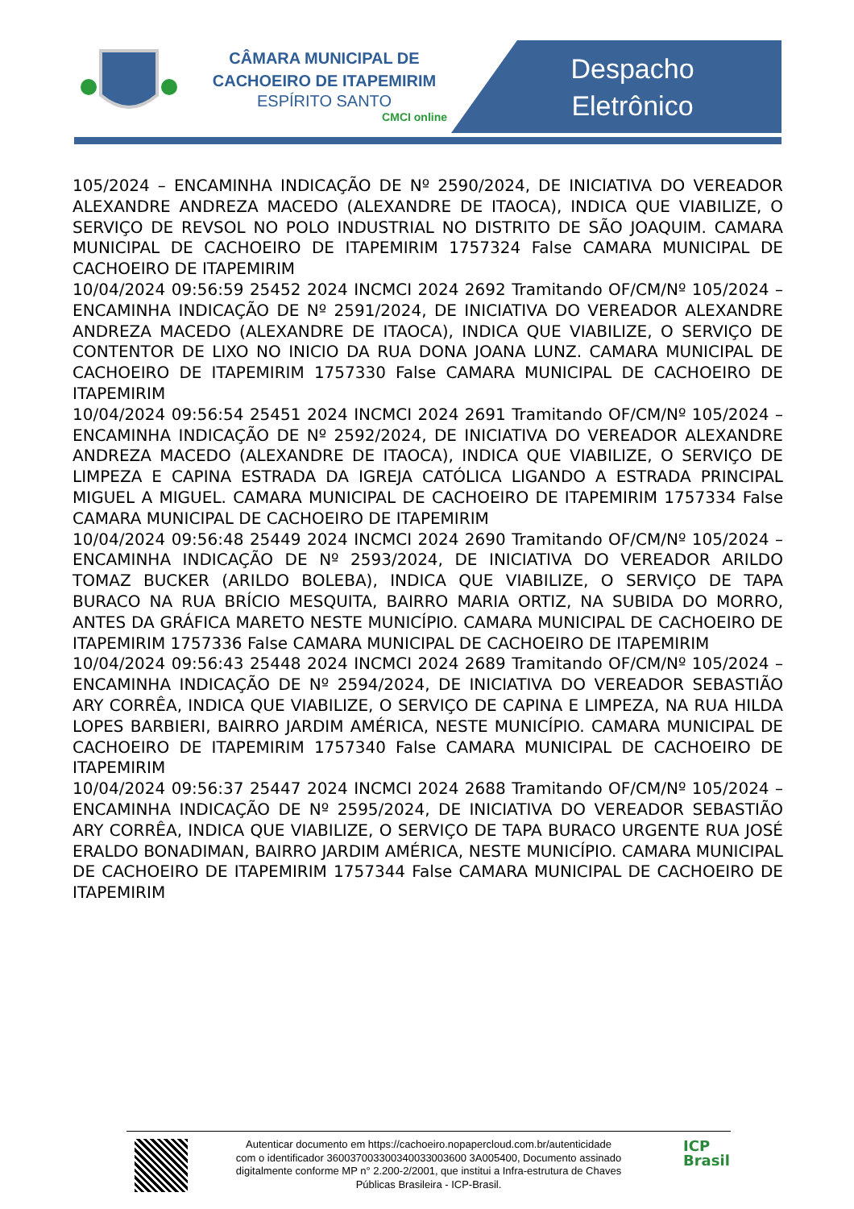CÂMARA MUNICIPAL DE CACHOEIRO DE ITAPEMIRIM
ESPÍRITO SANTO
CMCI online
Despacho Eletrônico
105/2024 – ENCAMINHA INDICAÇÃO DE Nº 2590/2024, DE INICIATIVA DO VEREADOR ALEXANDRE ANDREZA MACEDO (ALEXANDRE DE ITAOCA), INDICA QUE VIABILIZE, O SERVIÇO DE REVSOL NO POLO INDUSTRIAL NO DISTRITO DE SÃO JOAQUIM. CAMARA MUNICIPAL DE CACHOEIRO DE ITAPEMIRIM 1757324 False CAMARA MUNICIPAL DE CACHOEIRO DE ITAPEMIRIM
10/04/2024 09:56:59 25452 2024 INCMCI 2024 2692 Tramitando OF/CM/Nº 105/2024 – ENCAMINHA INDICAÇÃO DE Nº 2591/2024, DE INICIATIVA DO VEREADOR ALEXANDRE ANDREZA MACEDO (ALEXANDRE DE ITAOCA), INDICA QUE VIABILIZE, O SERVIÇO DE CONTENTOR DE LIXO NO INICIO DA RUA DONA JOANA LUNZ. CAMARA MUNICIPAL DE CACHOEIRO DE ITAPEMIRIM 1757330 False CAMARA MUNICIPAL DE CACHOEIRO DE ITAPEMIRIM
10/04/2024 09:56:54 25451 2024 INCMCI 2024 2691 Tramitando OF/CM/Nº 105/2024 – ENCAMINHA INDICAÇÃO DE Nº 2592/2024, DE INICIATIVA DO VEREADOR ALEXANDRE ANDREZA MACEDO (ALEXANDRE DE ITAOCA), INDICA QUE VIABILIZE, O SERVIÇO DE LIMPEZA E CAPINA ESTRADA DA IGREJA CATÓLICA LIGANDO A ESTRADA PRINCIPAL MIGUEL A MIGUEL. CAMARA MUNICIPAL DE CACHOEIRO DE ITAPEMIRIM 1757334 False CAMARA MUNICIPAL DE CACHOEIRO DE ITAPEMIRIM
10/04/2024 09:56:48 25449 2024 INCMCI 2024 2690 Tramitando OF/CM/Nº 105/2024 – ENCAMINHA INDICAÇÃO DE Nº 2593/2024, DE INICIATIVA DO VEREADOR ARILDO TOMAZ BUCKER (ARILDO BOLEBA), INDICA QUE VIABILIZE, O SERVIÇO DE TAPA BURACO NA RUA BRÍCIO MESQUITA, BAIRRO MARIA ORTIZ, NA SUBIDA DO MORRO, ANTES DA GRÁFICA MARETO NESTE MUNICÍPIO. CAMARA MUNICIPAL DE CACHOEIRO DE ITAPEMIRIM 1757336 False CAMARA MUNICIPAL DE CACHOEIRO DE ITAPEMIRIM
10/04/2024 09:56:43 25448 2024 INCMCI 2024 2689 Tramitando OF/CM/Nº 105/2024 – ENCAMINHA INDICAÇÃO DE Nº 2594/2024, DE INICIATIVA DO VEREADOR SEBASTIÃO ARY CORRÊA, INDICA QUE VIABILIZE, O SERVIÇO DE CAPINA E LIMPEZA, NA RUA HILDA LOPES BARBIERI, BAIRRO JARDIM AMÉRICA, NESTE MUNICÍPIO. CAMARA MUNICIPAL DE CACHOEIRO DE ITAPEMIRIM 1757340 False CAMARA MUNICIPAL DE CACHOEIRO DE ITAPEMIRIM
10/04/2024 09:56:37 25447 2024 INCMCI 2024 2688 Tramitando OF/CM/Nº 105/2024 – ENCAMINHA INDICAÇÃO DE Nº 2595/2024, DE INICIATIVA DO VEREADOR SEBASTIÃO ARY CORRÊA, INDICA QUE VIABILIZE, O SERVIÇO DE TAPA BURACO URGENTE RUA JOSÉ ERALDO BONADIMAN, BAIRRO JARDIM AMÉRICA, NESTE MUNICÍPIO. CAMARA MUNICIPAL DE CACHOEIRO DE ITAPEMIRIM 1757344 False CAMARA MUNICIPAL DE CACHOEIRO DE ITAPEMIRIM
Autenticar documento em https://cachoeiro.nopapercloud.com.br/autenticidade
com o identificador 360037003300340033003600 3A005400, Documento assinado
digitalmente conforme MP n° 2.200-2/2001, que institui a Infra-estrutura de Chaves
Públicas Brasileira - ICP-Brasil.
ICP
Brasil